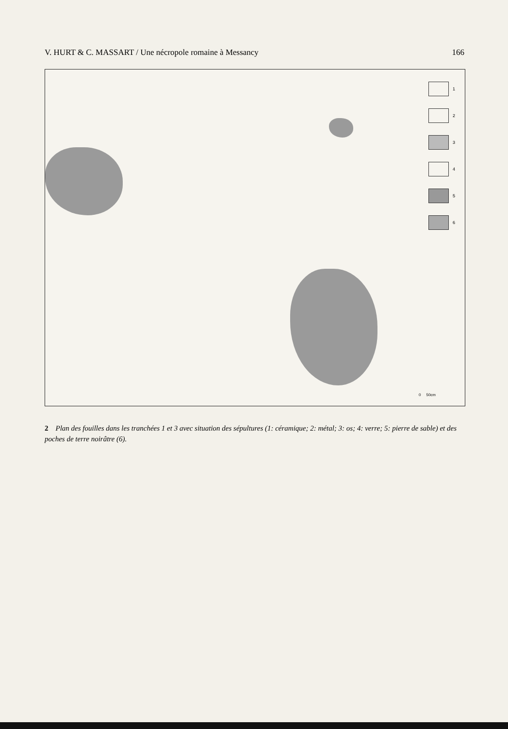V. HURT & C. MASSART / Une nécropole romaine à Messancy 166
1
2
3
4
5
6
0 50cm
2 Plan des fouilles dans les tranchées 1 et 3 avec situation des sépultures (1: céramique; 2: métal; 3: os; 4: verre; 5: pierre de sable) et des poches de terre noirâtre (6).